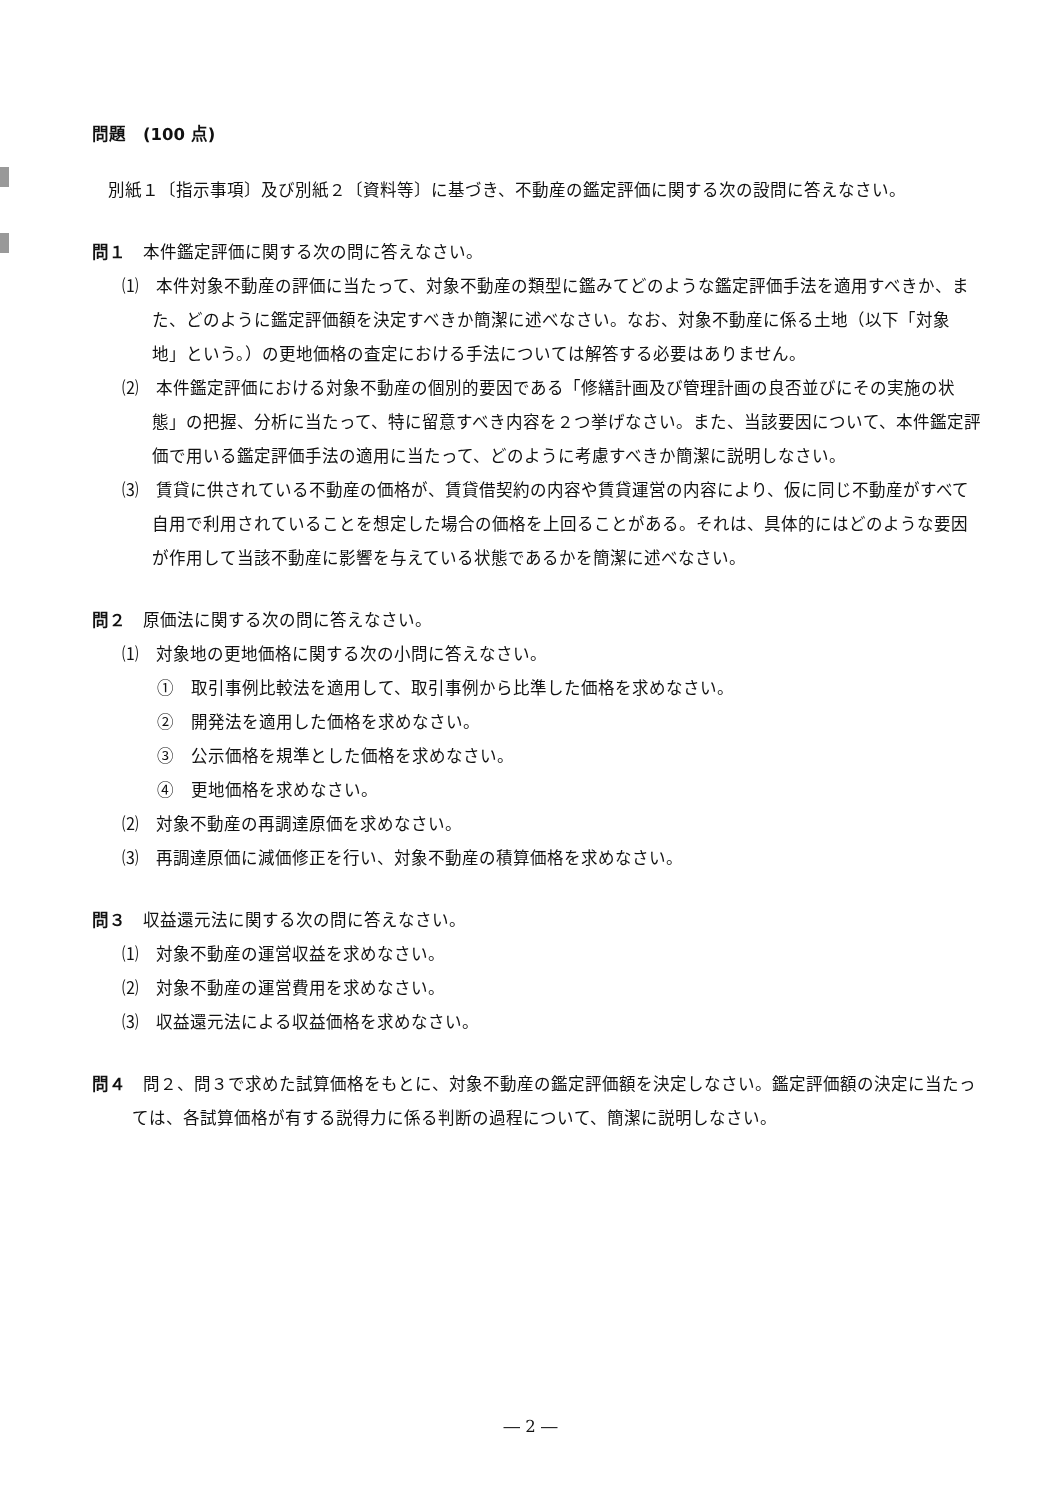問題　(100 点)
別紙１〔指示事項〕及び別紙２〔資料等〕に基づき、不動産の鑑定評価に関する次の設問に答えなさい。
問１　本件鑑定評価に関する次の問に答えなさい。
⑴　本件対象不動産の評価に当たって、対象不動産の類型に鑑みてどのような鑑定評価手法を適用すべきか、また、どのように鑑定評価額を決定すべきか簡潔に述べなさい。なお、対象不動産に係る土地（以下「対象地」という。）の更地価格の査定における手法については解答する必要はありません。
⑵　本件鑑定評価における対象不動産の個別的要因である「修繕計画及び管理計画の良否並びにその実施の状態」の把握、分析に当たって、特に留意すべき内容を２つ挙げなさい。また、当該要因について、本件鑑定評価で用いる鑑定評価手法の適用に当たって、どのように考慮すべきか簡潔に説明しなさい。
⑶　賃貸に供されている不動産の価格が、賃貸借契約の内容や賃貸運営の内容により、仮に同じ不動産がすべて自用で利用されていることを想定した場合の価格を上回ることがある。それは、具体的にはどのような要因が作用して当該不動産に影響を与えている状態であるかを簡潔に述べなさい。
問２　原価法に関する次の問に答えなさい。
⑴　対象地の更地価格に関する次の小問に答えなさい。
①　取引事例比較法を適用して、取引事例から比準した価格を求めなさい。
②　開発法を適用した価格を求めなさい。
③　公示価格を規準とした価格を求めなさい。
④　更地価格を求めなさい。
⑵　対象不動産の再調達原価を求めなさい。
⑶　再調達原価に減価修正を行い、対象不動産の積算価格を求めなさい。
問３　収益還元法に関する次の問に答えなさい。
⑴　対象不動産の運営収益を求めなさい。
⑵　対象不動産の運営費用を求めなさい。
⑶　収益還元法による収益価格を求めなさい。
問４　問２、問３で求めた試算価格をもとに、対象不動産の鑑定評価額を決定しなさい。鑑定評価額の決定に当たっては、各試算価格が有する説得力に係る判断の過程について、簡潔に説明しなさい。
― 2 ―